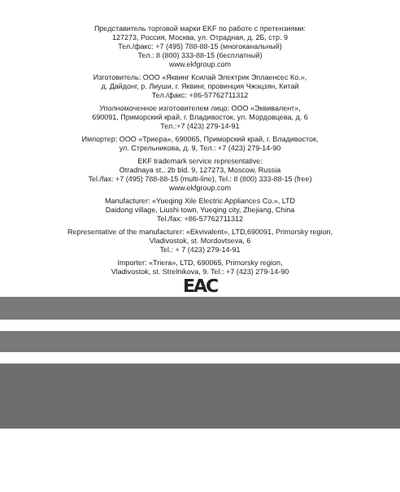Представитель торговой марки EKF по работе с претензиями:
127273, Россия, Москва, ул. Отрадная, д. 2Б, стр. 9
Тел./факс: +7 (495) 788-88-15 (многоканальный)
Тел.: 8 (800) 333-88-15 (бесплатный)
www.ekfgroup.com
Изготовитель: ООО «Яквинг Ксилай Электрик Эплаенсес Ко.»,
д. Дайдонг, р. Лиуши, г. Яквинг, провинция Чжэцзян, Китай
Тел./факс: +86-57762711312
Уполномоченное изготовителем лицо: ООО «Эквивалент»,
690091, Приморский край, г. Владивосток, ул. Мордовцева, д. 6
Тел.:+7 (423) 279-14-91
Импортер: ООО «Триера», 690065, Приморский край, г. Владивосток,
ул. Стрельникова, д. 9, Тел.: +7 (423) 279-14-90
EKF trademark service representative:
Otradnaya st., 2b bld. 9, 127273, Moscow, Russia
Tel./fax: +7 (495) 788-88-15 (multi-line), Tel.: 8 (800) 333-88-15 (free)
www.ekfgroup.com
Manufacturer: «Yueqing Xile Electric Appliances Co.», LTD
Daidong village, Liushi town, Yueqing city, Zhejiang, China
Tel./fax: +86-57762711312
Representative of the manufacturer: «Ekvivalent», LTD,690091, Primorsky region,
Vladivostok, st. Mordovtseva, 6
Tel.: + 7 (423) 279-14-91
Importer: «Triera», LTD, 690065, Primorsky region,
Vladivostok, st. Strelnikova, 9. Tel.: +7 (423) 279-14-90
EAC